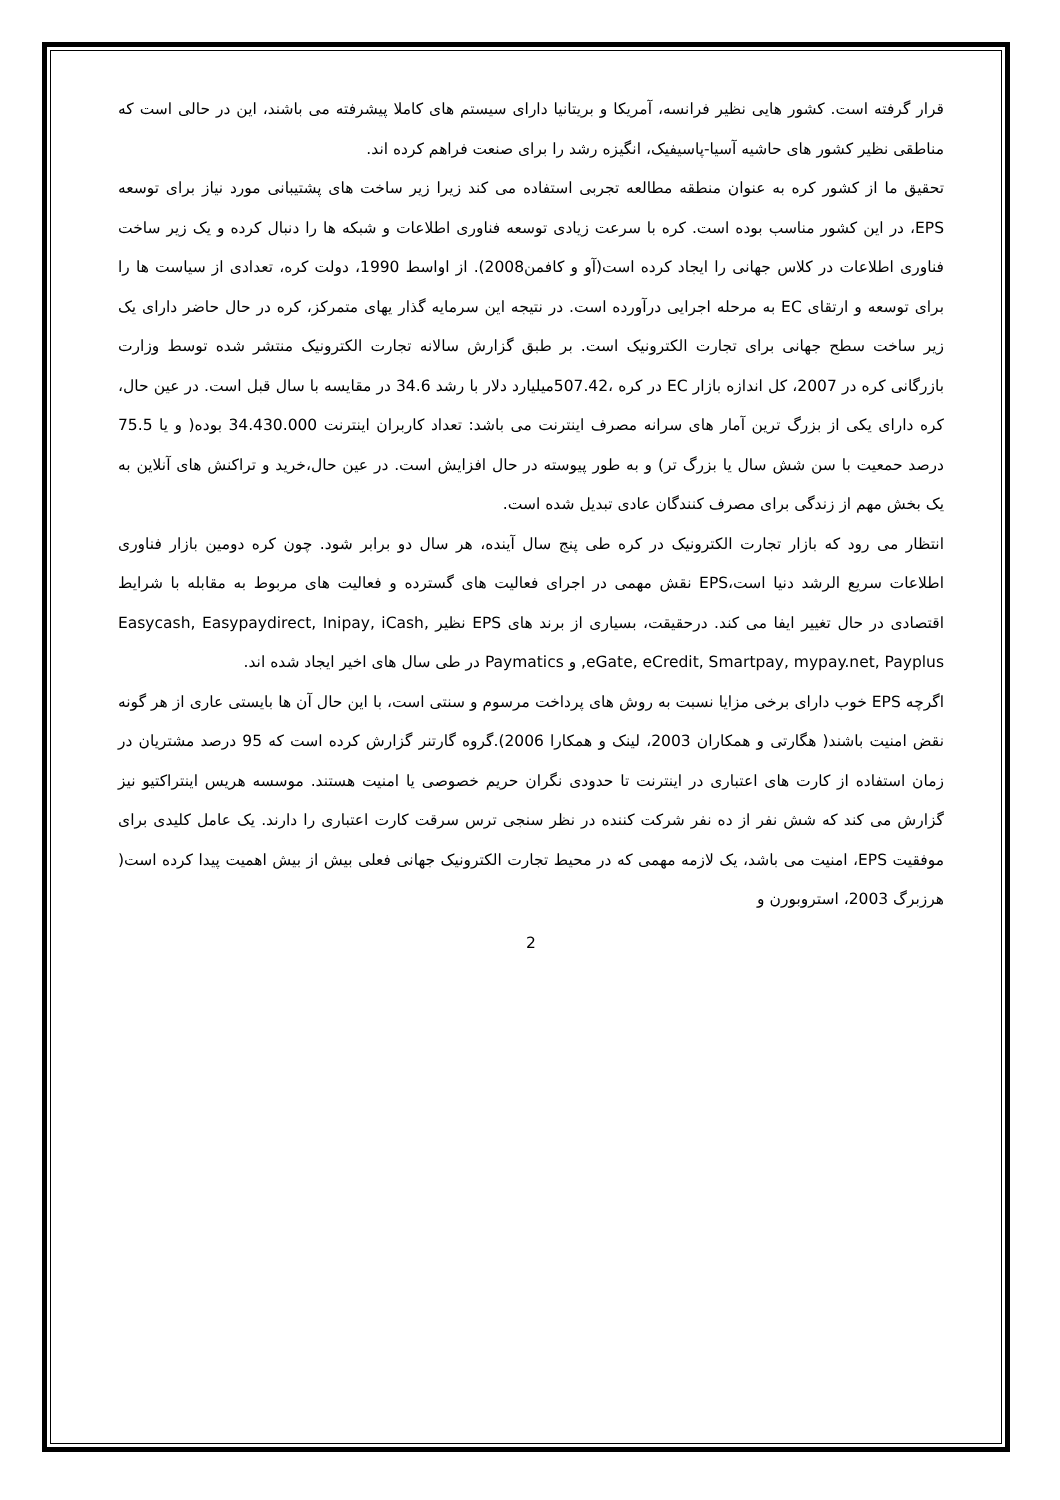قرار گرفته است. کشور هایی نظیر فرانسه، آمریکا و بریتانیا دارای سیستم های کاملا پیشرفته می باشند، این در حالی است که مناطقی نظیر کشور های حاشیه آسیا-پاسیفیک، انگیزه رشد را برای صنعت فراهم کرده اند.
تحقیق ما از کشور کره به عنوان منطقه مطالعه تجربی استفاده می کند زیرا زیر ساخت های پشتیبانی مورد نیاز برای توسعه EPS، در این کشور مناسب بوده است. کره با سرعت زیادی توسعه فناوری اطلاعات و شبکه ها را دنبال کرده و یک زیر ساخت فناوری اطلاعات در کلاس جهانی را ایجاد کرده است(آو و کافمن2008). از اواسط 1990، دولت کره، تعدادی از سیاست ها را برای توسعه و ارتقای EC به مرحله اجرایی درآورده است. در نتیجه این سرمایه گذار یهای متمرکز، کره در حال حاضر دارای یک زیر ساخت سطح جهانی برای تجارت الکترونیک است. بر طبق گزارش سالانه تجارت الکترونیک منتشر شده توسط وزارت بازرگانی کره در 2007، کل اندازه بازار EC در کره ،507.42میلیارد دلار با رشد 34.6 در مقایسه با سال قبل است. در عین حال، کره دارای یکی از بزرگ ترین آمار های سرانه مصرف اینترنت می باشد: تعداد کاربران اینترنت 34.430.000 بوده( و یا 75.5 درصد حمعیت با سن شش سال یا بزرگ تر) و به طور پیوسته در حال افزایش است. در عین حال،خرید و تراکنش های آنلاین به یک بخش مهم از زندگی برای مصرف کنندگان عادی تبدیل شده است.
انتظار می رود که بازار تجارت الکترونیک در کره طی پنج سال آینده، هر سال دو برابر شود. چون کره دومین بازار فناوری اطلاعات سریع الرشد دنیا است،EPS نقش مهمی در اجرای فعالیت های گسترده و فعالیت های مربوط به مقابله با شرایط اقتصادی در حال تغییر ایفا می کند. درحقیقت، بسیاری از برند های EPS نظیر Easycash, Easypaydirect, Inipay, iCash, eGate, eCredit, Smartpay, mypay.net, Payplus, و Paymatics در طی سال های اخیر ایجاد شده اند.
اگرچه EPS خوب دارای برخی مزایا نسبت به روش های پرداخت مرسوم و سنتی است، با این حال آن ها بایستی عاری از هر گونه نقض امنیت باشند( هگارتی و همکاران 2003، لینک و همکارا 2006).گروه گارتنر گزارش کرده است که 95 درصد مشتریان در زمان استفاده از کارت های اعتباری در اینترنت تا حدودی نگران حریم خصوصی یا امنیت هستند. موسسه هریس اینتراکتیو نیز گزارش می کند که شش نفر از ده نفر شرکت کننده در نظر سنجی ترس سرقت کارت اعتباری را دارند. یک عامل کلیدی برای موفقیت EPS، امنیت می باشد، یک لازمه مهمی که در محیط تجارت الکترونیک جهانی فعلی بیش از بیش اهمیت پیدا کرده است( هرزبرگ 2003، استروبورن و
2